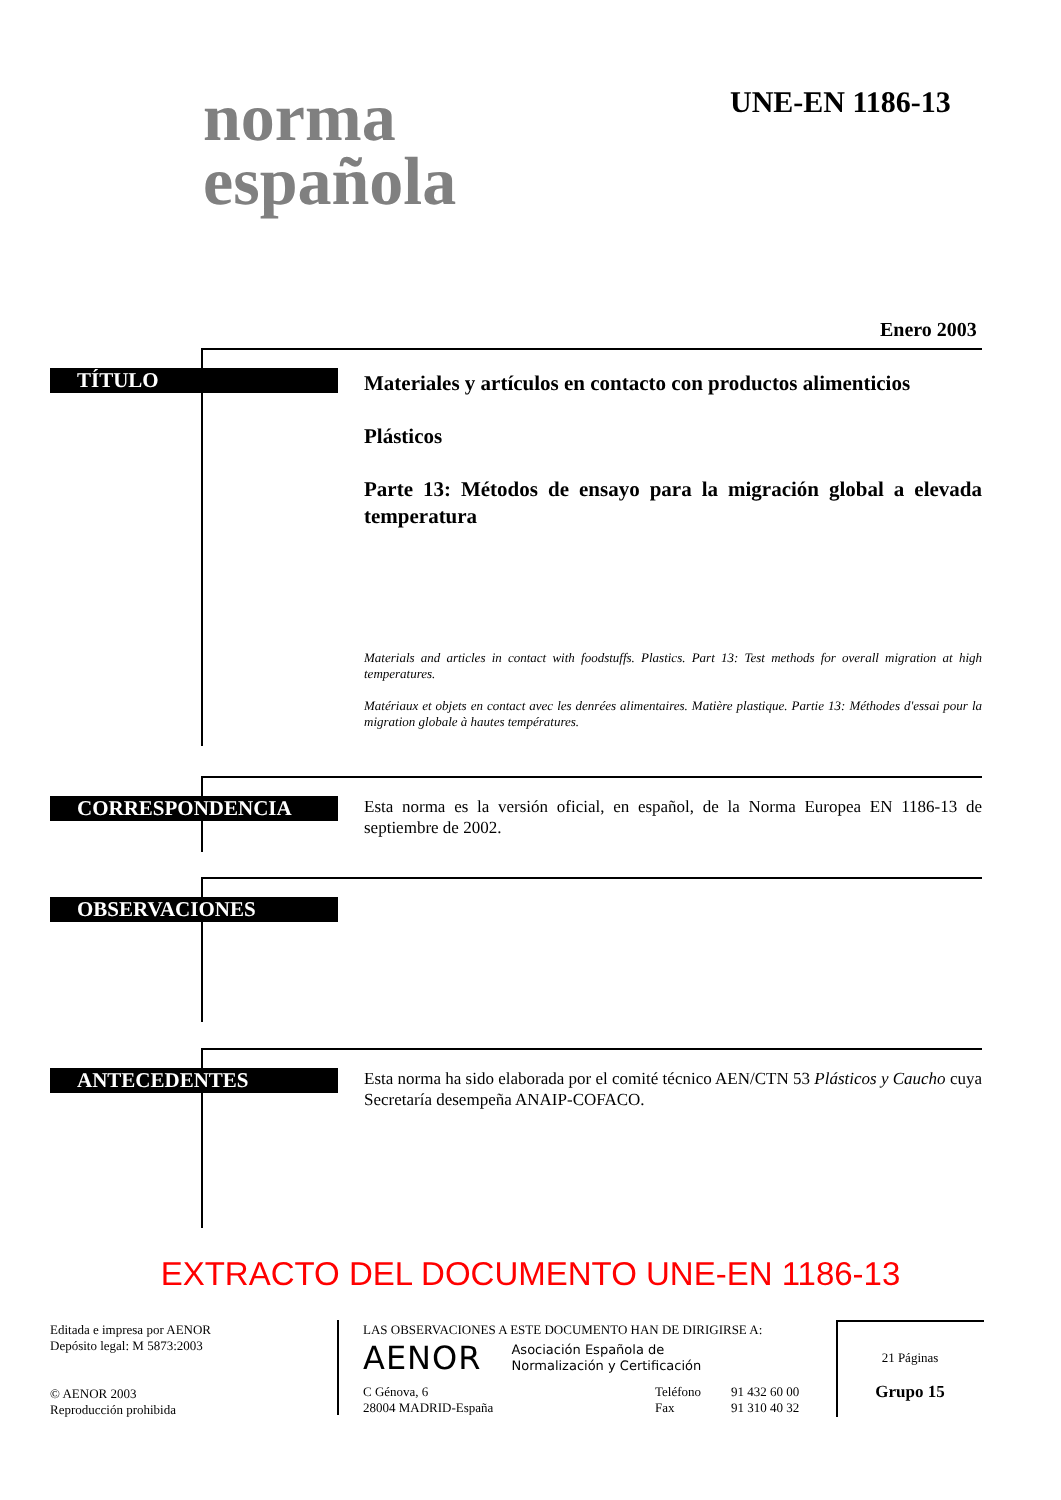norma
española
UNE-EN 1186-13
Enero 2003
TÍTULO
Materiales y artículos en contacto con productos alimenticios
Plásticos
Parte 13: Métodos de ensayo para la migración global a elevada temperatura
Materials and articles in contact with foodstuffs. Plastics. Part 13: Test methods for overall migration at high temperatures.
Matériaux et objets en contact avec les denrées alimentaires. Matière plastique. Partie 13: Méthodes d'essai pour la migration globale à hautes températures.
CORRESPONDENCIA
Esta norma es la versión oficial, en español, de la Norma Europea EN 1186-13 de septiembre de 2002.
OBSERVACIONES
ANTECEDENTES
Esta norma ha sido elaborada por el comité técnico AEN/CTN 53 Plásticos y Caucho cuya Secretaría desempeña ANAIP-COFACO.
EXTRACTO DEL DOCUMENTO UNE-EN 1186-13
Editada e impresa por AENOR
Depósito legal: M 5873:2003
© AENOR 2003
Reproducción prohibida
LAS OBSERVACIONES A ESTE DOCUMENTO HAN DE DIRIGIRSE A:
AENOR Asociación Española de
Normalización y Certificación
C Génova, 6
28004 MADRID-España Teléfono
Fax 91 432 60 00
91 310 40 32
21 Páginas
Grupo 15